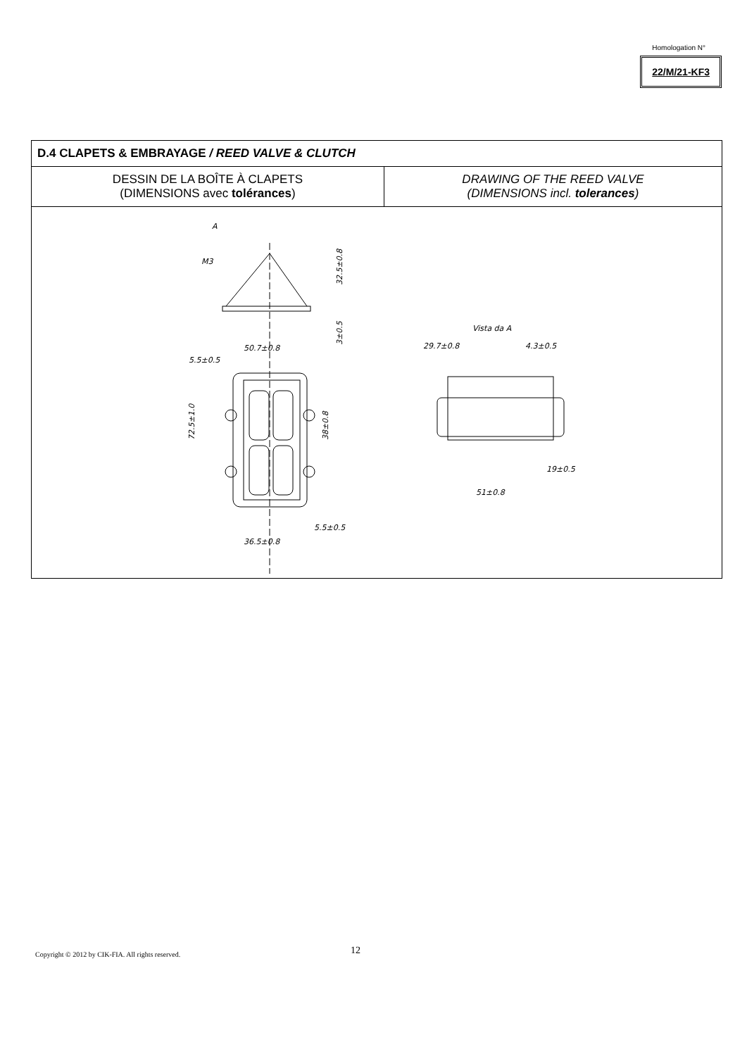Homologation N°
22/M/21-KF3
| D.4 CLAPETS & EMBRAYAGE / REED VALVE & CLUTCH | |
| DESSIN DE LA BOÎTE À CLAPETS (DIMENSIONS avec tolérances ) | DRAWING OF THE REED VALVE (DIMENSIONS incl. tolerances ) |
| 50.7±0.8 5.5±0.5 72.5±1.0 38±0.8 5.5±0.5 36.5±0.8 32.5±0.8 3±0.5 M3 A Vista da A 29.7±0.8 4.3±0.5 19±0.5 51±0.8 | |
Copyright © 2012 by CIK-FIA. All rights reserved.
12